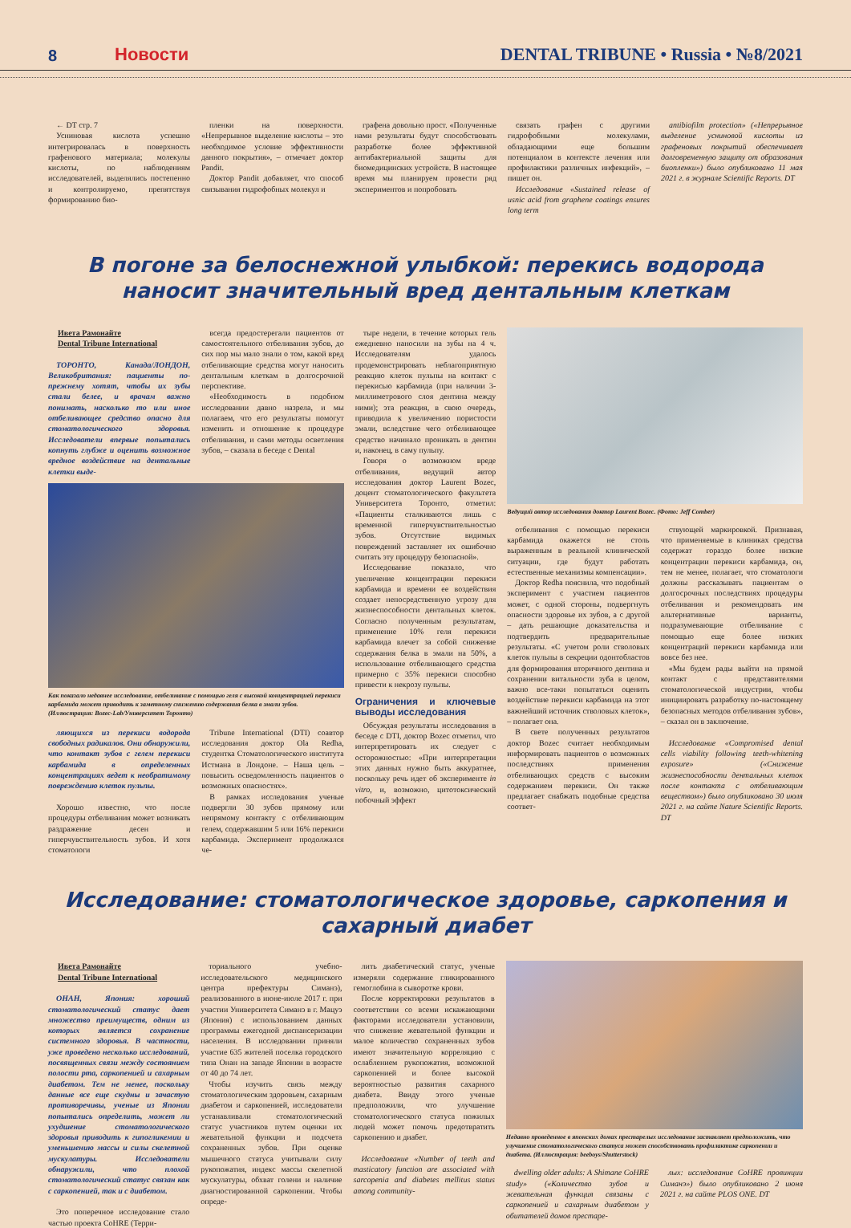8
Новости
DENTAL TRIBUNE • Russia • №8/2021
← DT стр. 7
Усниновая кислота успешно интегрировалась в поверхность графенового материала; молекулы кислоты, по наблюдениям исследователей, выделялись постепенно и контролируемо, препятствуя формированию био-
пленки на поверхности. «Непрерывное выделение кислоты – это необходимое условие эффективности данного покрытия», – отмечает доктор Pandit.
Доктор Pandit добавляет, что способ связывания гидрофобных молекул и
графена довольно прост. «Полученные нами результаты будут способствовать разработке более эффективной антибактериальной защиты для биомедицинских устройств. В настоящее время мы планируем провести ряд экспериментов и попробовать
связать графен с другими гидрофобными молекулами, обладающими еще большим потенциалом в контексте лечения или профилактики различных инфекций», – пишет он.
Исследование «Sustained release of usnic acid from graphene coatings ensures long term
antibiofilm protection» («Непрерывное выделение усниновой кислоты из графеновых покрытий обеспечивает долговременную защиту от образования биопленки») было опубликовано 11 мая 2021 г. в журнале Scientific Reports. DT
В погоне за белоснежной улыбкой: перекись водорода наносит значительный вред дентальным клеткам
Ивета Рамонайте
Dental Tribune International
ТОРОНТО, Канада/ЛОНДОН, Великобритания: пациенты по-прежнему хотят, чтобы их зубы стали белее, и врачам важно понимать, насколько то или иное отбеливающее средство опасно для стоматологического здоровья. Исследователи впервые попытались копнуть глубже и оценить возможное вредное воздействие на дентальные клетки выде-
всегда предостерегали пациентов от самостоятельного отбеливания зубов, до сих пор мы мало знали о том, какой вред отбеливающие средства могут наносить дентальным клеткам в долгосрочной перспективе.
«Необходимость в подобном исследовании давно назрела, и мы полагаем, что его результаты помогут изменить и отношение к процедуре отбеливания, и сами методы осветления зубов, – сказала в беседе с Dental
Как показало недавнее исследование, отбеливание с помощью геля с высокой концентрацией перекиси карбамида может приводить к заметному снижению содержания белка в эмали зубов. (Иллюстрация: Bozec-Lab/Университет Торонто)
ляющихся из перекиси водорода свободных радикалов. Они обнаружили, что контакт зубов с гелем перекиси карбамида в определенных концентрациях ведет к необратимому повреждению клеток пульпы.
Хорошо известно, что после процедуры отбеливания может возникать раздражение десен и гиперчувствительность зубов. И хотя стоматологи
Tribune International (DTI) соавтор исследования доктор Ola Redha, студентка Стоматологического института Истмана в Лондоне. – Наша цель – повысить осведомленность пациентов о возможных опасностях».
В рамках исследования ученые подвергли 30 зубов прямому или непрямому контакту с отбеливающим гелем, содержавшим 5 или 16% перекиси карбамида. Эксперимент продолжался че-
тыре недели, в течение которых гель ежедневно наносили на зубы на 4 ч. Исследователям удалось продемонстрировать неблагоприятную реакцию клеток пульпы на контакт с перекисью карбамида (при наличии 3-миллиметрового слоя дентина между ними); эта реакция, в свою очередь, приводила к увеличению пористости эмали, вследствие чего отбеливающее средство начинало проникать в дентин и, наконец, в саму пульпу.
Говоря о возможном вреде отбеливания, ведущий автор исследования доктор Laurent Bozec, доцент стоматологического факультета Университета Торонто, отметил: «Пациенты сталкиваются лишь с временной гиперчувствительностью зубов. Отсутствие видимых повреждений заставляет их ошибочно считать эту процедуру безопасной».
Исследование показало, что увеличение концентрации перекиси карбамида и времени ее воздействия создает непосредственную угрозу для жизнеспособности дентальных клеток. Согласно полученным результатам, применение 10% геля перекиси карбамида влечет за собой снижение содержания белка в эмали на 50%, а использование отбеливающего средства примерно с 35% перекиси способно привести к некрозу пульпы.
Ограничения и ключевые выводы исследования
Обсуждая результаты исследования в беседе с DTI, доктор Bozec отметил, что интерпретировать их следует с осторожностью: «При интерпретации этих данных нужно быть аккуратнее, поскольку речь идет об эксперименте in vitro, и, возможно, цитотоксический побочный эффект
Ведущий автор исследования доктор Laurent Bozec. (Фото: Jeff Comber)
отбеливания с помощью перекиси карбамида окажется не столь выраженным в реальной клинической ситуации, где будут работать естественные механизмы компенсации».
Доктор Redha пояснила, что подобный эксперимент с участием пациентов может, с одной стороны, подвергнуть опасности здоровье их зубов, а с другой – дать решающие доказательства и подтвердить предварительные результаты. «С учетом роли стволовых клеток пульпы в секреции одонтобластов для формирования вторичного дентина и сохранении витальности зуба в целом, важно все-таки попытаться оценить воздействие перекиси карбамида на этот важнейший источник стволовых клеток», – полагает она.
В свете полученных результатов доктор Bozec считает необходимым информировать пациентов о возможных последствиях применения отбеливающих средств с высоким содержанием перекиси. Он также предлагает снабжать подобные средства соответ-
ствующей маркировкой. Признавая, что применяемые в клиниках средства содержат гораздо более низкие концентрации перекиси карбамида, он, тем не менее, полагает, что стоматологи должны рассказывать пациентам о долгосрочных последствиях процедуры отбеливания и рекомендовать им альтернативные варианты, подразумевающие отбеливание с помощью еще более низких концентраций перекиси карбамида или вовсе без нее.
«Мы будем рады выйти на прямой контакт с представителями стоматологической индустрии, чтобы инициировать разработку по-настоящему безопасных методов отбеливания зубов», – сказал он в заключение.
Исследование «Compromised dental cells viability following teeth-whitening exposure» («Снижение жизнеспособности дентальных клеток после контакта с отбеливающим веществом») было опубликовано 30 июля 2021 г. на сайте Nature Scientific Reports. DT
Исследование: стоматологическое здоровье, саркопения и сахарный диабет
Ивета Рамонайте
Dental Tribune International
ОНАН, Япония: хороший стоматологический статус дает множество преимуществ, одним из которых является сохранение системного здоровья. В частности, уже проведено несколько исследований, посвященных связи между состоянием полости рта, саркопенией и сахарным диабетом. Тем не менее, поскольку данные все еще скудны и зачастую противоречивы, ученые из Японии попытались определить, может ли ухудшение стоматологического здоровья приводить к гипогликемии и уменьшению массы и силы скелетной мускулатуры. Исследователи обнаружили, что плохой стоматологический статус связан как с саркопенией, так и с диабетом.
Это поперечное исследование стало частью проекта CoHRE (Терри-
ториального учебно-исследовательского медицинского центра префектуры Симанэ), реализованного в июне-июле 2017 г. при участии Университета Симанэ в г. Мацуэ (Япония) с использованием данных программы ежегодной диспансеризации населения. В исследовании приняли участие 635 жителей поселка городского типа Онан на западе Японии в возрасте от 40 до 74 лет.
Чтобы изучить связь между стоматологическим здоровьем, сахарным диабетом и саркопенией, исследователи устанавливали стоматологический статус участников путем оценки их жевательной функции и подсчета сохраненных зубов. При оценке мышечного статуса учитывали силу рукопожатия, индекс массы скелетной мускулатуры, обхват голени и наличие диагностированной саркопении. Чтобы опреде-
лить диабетический статус, ученые измеряли содержание гликированного гемоглобина в сыворотке крови.
После корректировки результатов в соответствии со всеми искажающими факторами исследователи установили, что снижение жевательной функции и малое количество сохраненных зубов имеют значительную корреляцию с ослаблением рукопожатия, возможной саркопенией и более высокой вероятностью развития сахарного диабета. Ввиду этого ученые предположили, что улучшение стоматологического статуса пожилых людей может помочь предотвратить саркопению и диабет.
Исследование «Number of teeth and masticatory function are associated with sarcopenia and diabetes mellitus status among community-
Недавно проведенное в японских домах престарелых исследование заставляет предположить, что улучшение стоматологического статуса может способствовать профилактике саркопении и диабета. (Иллюстрация: beeboys/Shutterstock)
dwelling older adults: A Shimane CoHRE study» («Количество зубов и жевательная функция связаны с саркопенией и сахарным диабетом у обитателей домов престаре-
лых: исследование CoHRE провинции Симанэ») было опубликовано 2 июня 2021 г. на сайте PLOS ONE. DT